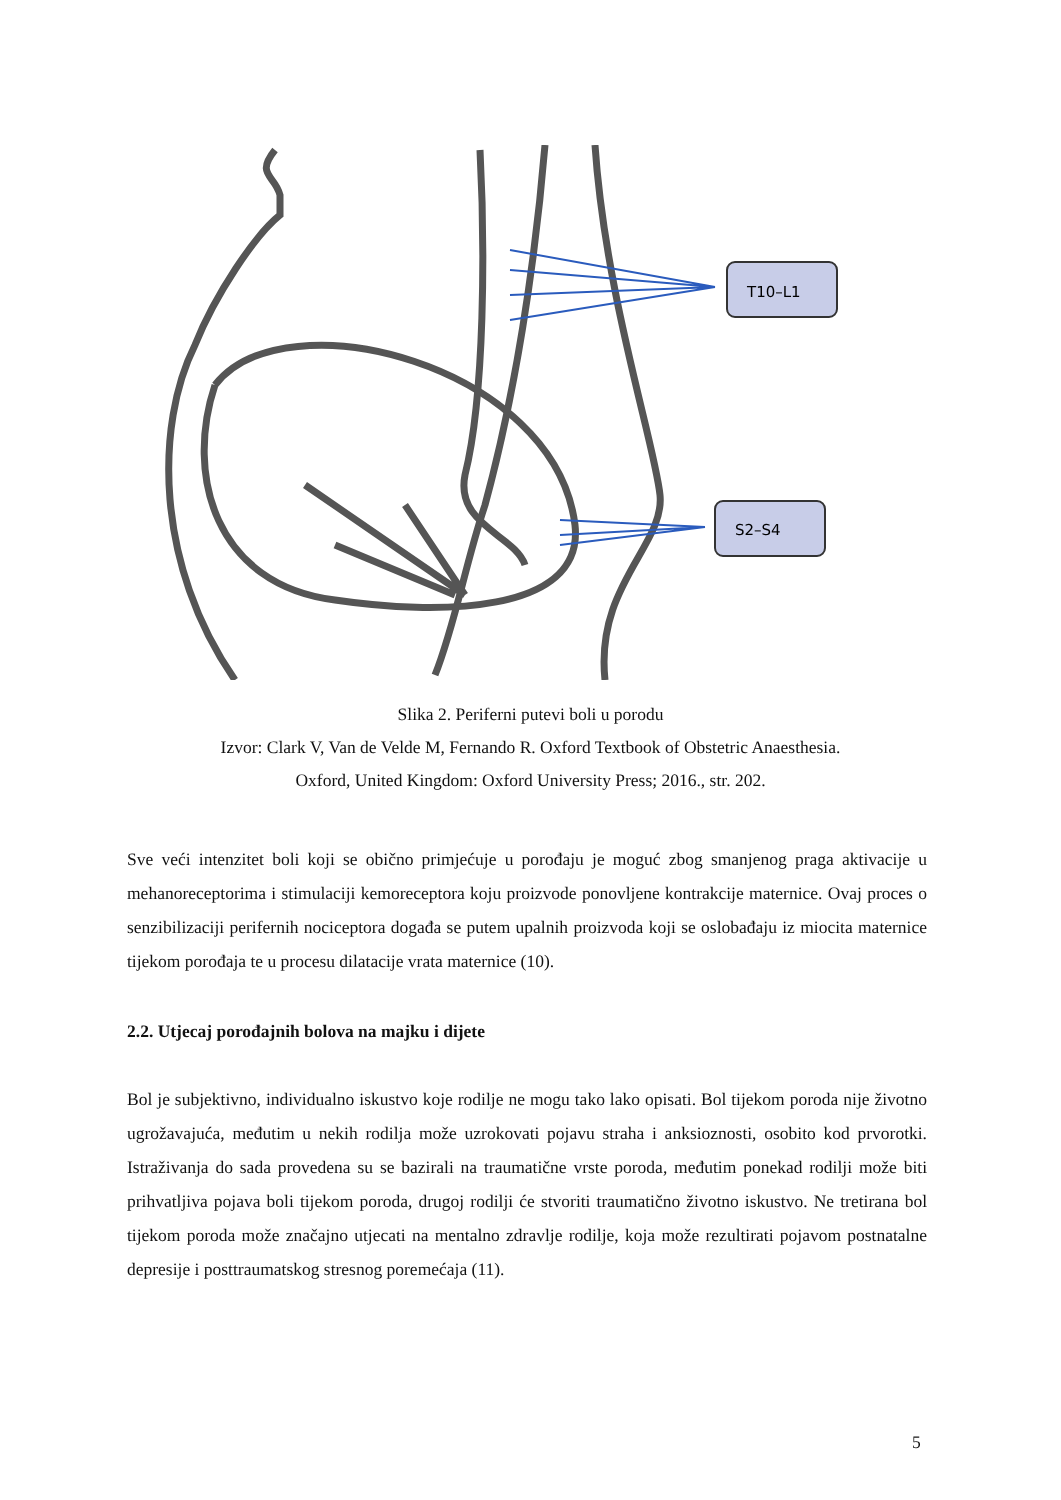T10–L1
S2–S4
Slika 2. Periferni putevi boli u porodu
Izvor: Clark V, Van de Velde M, Fernando R. Oxford Textbook of Obstetric Anaesthesia.
Oxford, United Kingdom: Oxford University Press; 2016., str. 202.
Sve veći intenzitet boli koji se obično primjećuje u porođaju je moguć zbog smanjenog praga aktivacije u mehanoreceptorima i stimulaciji kemoreceptora koju proizvode ponovljene kontrakcije maternice. Ovaj proces o senzibilizaciji perifernih nociceptora događa se putem upalnih proizvoda koji se oslobađaju iz miocita maternice tijekom porođaja te u procesu dilatacije vrata maternice (10).
2.2. Utjecaj porođajnih bolova na majku i dijete
Bol je subjektivno, individualno iskustvo koje rodilje ne mogu tako lako opisati. Bol tijekom poroda nije životno ugrožavajuća, međutim u nekih rodilja može uzrokovati pojavu straha i anksioznosti, osobito kod prvorotki. Istraživanja do sada provedena su se bazirali na traumatične vrste poroda, međutim ponekad rodilji može biti prihvatljiva pojava boli tijekom poroda, drugoj rodilji će stvoriti traumatično životno iskustvo. Ne tretirana bol tijekom poroda može značajno utjecati na mentalno zdravlje rodilje, koja može rezultirati pojavom postnatalne depresije i posttraumatskog stresnog poremećaja (11).
5